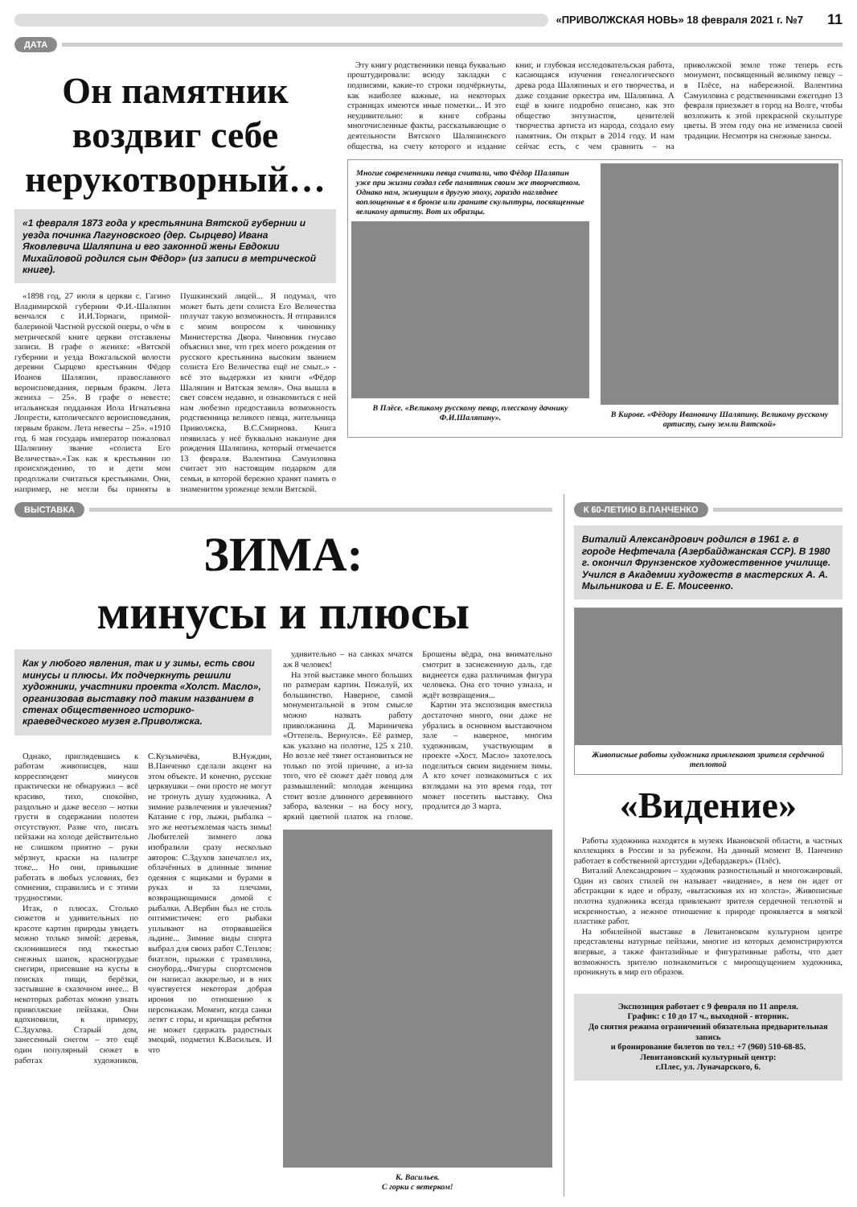«ПРИВОЛЖСКАЯ НОВЬ» 18 февраля 2021 г. №7 11
ДАТА
Он памятник воздвиг себе нерукотворный…
«1 февраля 1873 года у крестьянина Вятской губернии и уезда починка Лагуновского (дер. Сырцево) Ивана Яковлевича Шаляпина и его законной жены Евдокии Михайловой родился сын Фёдор» (из записи в метрической книге).
«1898 год, 27 июля в церкви с. Гагино Владимирской губернии Ф.И.-Шаляпин венчался с И.И.Торнаги, примой-балериной Частной русской оперы, о чём в метрической книге церкви отставлены записи. В графе о женихе: «Вятской губернии и уезда Вожгальской волости деревни Сырцево крестьянин Фёдор Иоанов Шаляпин, православного вероисповедания, первым браком. Лета жениха – 25». В графе о невесте: итальянская подданная Иола Игнатьевна Лопрести, католического вероисповедания, первым браком. Лета невесты – 25». «1910 год. 6 мая государь император пожаловал Шаляпину звание «солиста Его Величества».«Так как я крестьянин по происхождению, то и дети мои продолжали считаться крестьянами. Они, например, не могли бы приняты в Пушкинский лицей... Я подумал, что может быть дети солиста Его Величества получат такую возможность. Я отправился с моим вопросом к чиновнику Министерства Двора. Чиновник гнусаво объяснил мне, что грех моего рождения от русского крестьянина высоким званием солиста Его Величества ещё не смыт..» - всё это выдержки из книги «Фёдор Шаляпин и Вятская земля». Она вышла в свет совсем недавно, и ознакомиться с ней нам любезно предоставила возможность родственница великого певца, жительница Приволжска, В.С.Смирнова. Книга появилась у неё буквально накануне дня рождения Шаляпина, который отмечается 13 февраля. Валентина Самуиловна считает это настоящим подарком для семьи, в которой бережно хранят память о знаменитом уроженце земли Вятской.
Эту книгу родственники певца буквально проштудировали: всюду закладки с подписями, какие-то строки подчёркнуты, как наиболее важные, на некоторых страницах имеются иные пометки... И это неудивительно: в книге собраны многочисленные факты, рассказывающие о деятельности Вятского Шаляпинского общества, на счету которого и издание книг, и глубокая исследовательская работа, касающаяся изучения генеалогического древа рода Шаляпиных и его творчества, и даже создание оркестра им. Шаляпина. А ещё в книге подробно описано, как это общество энтузиастов, ценителей творчества артиста из народа, создало ему памятник. Он открыт в 2014 году. И нам сейчас есть, с чем сравнить – на приволжской земле тоже теперь есть монумент, посвященный великому певцу – в Плёсе, на набережной. Валентина Самуиловна с родственниками ежегодно 13 февраля приезжает в город на Волге, чтобы возложить к этой прекрасной скульптуре цветы. В этом году она не изменила своей традиции. Несмотря на снежные заносы.
Многие современники певца считали, что Фёдор Шаляпин уже при жизни создал себе памятник своим же творчеством. Однако нам, живущим в другую эпоху, гораздо нагляднее воплощенные в в бронзе или граните скульптуры, посвященные великому артисту. Вот их образцы.
В Плёсе. «Великому русскому певцу, плесскому дачнику Ф.И.Шаляпину».
В Кирове. «Фёдору Ивановичу Шаляпину. Великому русскому артисту, сыну земли Вятской»
ВЫСТАВКА
ЗИМА:
минусы и плюсы
Как у любого явления, так и у зимы, есть свои минусы и плюсы. Их подчеркнуть решили художники, участники проекта «Холст. Масло», организовав выставку под таким названием в стенах общественного историко-краеведческого музея г.Приволжска.
Однако, приглядевшись к работам живописцев, наш корреспондент минусов практически не обнаружил – всё красиво, тихо, спокойно, раздольно и даже весело – нотки грусти в содержании полотен отсутствуют. Разве что, писать пейзажи на холоде действительно не слишком приятно – руки мёрзнут, краски на палитре тоже... Но они, привыкшие работать в любых условиях, без сомнения, справились и с этими трудностями.
Итак, о плюсах. Столько сюжетов и удивительных по красоте картин природы увидеть можно только зимой: деревья, склонившиеся под тяжестью снежных шапок, красногрудые снегири, присевшие на кусты в поисках пищи, берёзки, застывшие в сказочном инее... В некоторых работах можно узнать приволжские пейзажи. Они вдохновили, к примеру, С.Здухова. Старый дом, занесенный снегом – это ещё один популярный сюжет в работах художников. С.Кузьмичёва, В.Нуждин, В.Панченко сделали акцент на этом объекте. И конечно, русские церквушки – они просто не могут не тронуть душу художника. А зимние развлечения и увлечения? Катание с гор, лыжи, рыбалка – это же неотъемлемая часть зимы! Любителей зимнего лова изобразили сразу несколько авторов: С.Здухов запечатлел их, облачённых в длинные зимние одеяния с ящиками и бурами в руках и за плечами, возвращающимися домой с рыбалки. А.Вербин был не столь оптимистичен: его рыбаки уплывают на оторвавшейся льдине... Зимние виды спорта выбрал для своих работ С.Теплов: биатлон, прыжки с трамплина, сноуборд...Фигуры спортсменов он написал акварелью, и в них чувствуется некоторая добрая ирония по отношению к персонажам. Момент, когда санки летят с горы, и кричащая ребятня не может сдержать радостных эмоций, подметил К.Васильев. И что
удивительно – на санках мчатся аж 8 человек!
На этой выставке много больших по размерам картин. Пожалуй, их большинство. Наверное, самой монументальной в этом смысле можно назвать работу приволжанина Д. Мариничева «Оттепель. Вернулся». Её размер, как указано на полотне, 125 х 210. Но возле неё тянет остановиться не только по этой причине, а из-за того, что её сюжет даёт повод для размышлений: молодая женщина стоит возле длинного деревянного забора, валенки – на босу ногу, яркий цветной платок на голове. Брошены вёдра, она внимательно смотрит в заснеженную даль, где виднеется едва различимая фигура человека. Она его точно узнала, и ждёт возвращения...
Картин эта экспозиция вместила достаточно много, они даже не убрались в основном выставочном зале – наверное, многим художникам, участвующим в проекте «Хост. Масло» захотелось поделиться своим видением зимы. А кто хочет познакомиться с их взглядами на это время года, тот может посетить выставку. Она продлится до 3 марта.
К. Васильев.
С горки с ветерком!
К 60-ЛЕТИЮ В.ПАНЧЕНКО
Виталий Александрович родился в 1961 г. в городе Нефтечала (Азербайджанская ССР). В 1980 г. окончил Фрунзенское художественное училище. Учился в Академии художеств в мастерских А. А. Мыльникова и Е. Е. Моисеенко.
Живописные работы художника привлекают зрителя сердечной теплотой
«Видение»
Работы художника находятся в музеях Ивановской области, в частных коллекциях в России и за рубежом. На данный момент В. Панченко работает в собственной артстудии «Дебардакеръ» (Плёс).
Виталий Александрович – художник разностильный и многожанровый. Один из своих стилей он называет «видение», в нем он идет от абстракции к идее и образу, «вытаскивая их из холста». Живописные полотна художника всегда привлекают зрителя сердечной теплотой и искренностью, а нежное отношение к природе проявляется в мягкой пластике работ.
На юбилейной выставке в Левитановском культурном центре представлены натурные пейзажи, многие из которых демонстрируются впервые, а также фантазийные и фигуративные работы, что дает возможность зрителю познакомиться с мироощущением художника, проникнуть в мир его образов.
Экспозиция работает с 9 февраля по 11 апреля.
График: с 10 до 17 ч., выходной - вторник.
До снятия режима ограничений обязательна предварительная запись
и бронирование билетов по тел.: +7 (960) 510-68-85.
Левитановский культурный центр:
г.Плес, ул. Луначарского, 6.